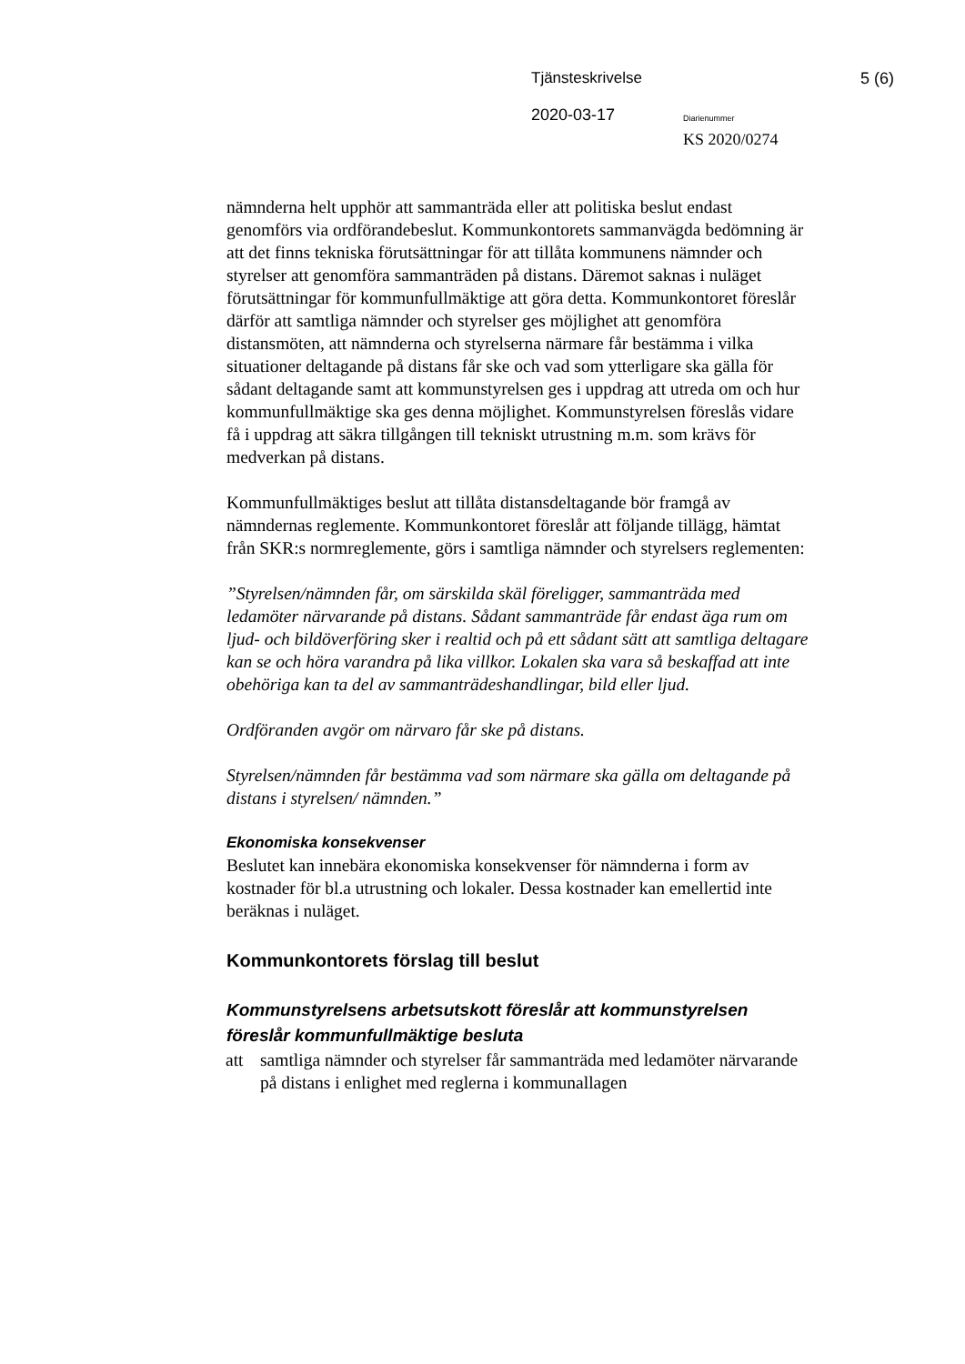Tjänsteskrivelse 5 (6)
2020-03-17 Diarienummer
KS 2020/0274
nämnderna helt upphör att sammanträda eller att politiska beslut endast genomförs via ordförandebeslut. Kommunkontorets sammanvägda bedömning är att det finns tekniska förutsättningar för att tillåta kommunens nämnder och styrelser att genomföra sammanträden på distans. Däremot saknas i nuläget förutsättningar för kommunfullmäktige att göra detta. Kommunkontoret föreslår därför att samtliga nämnder och styrelser ges möjlighet att genomföra distansmöten, att nämnderna och styrelserna närmare får bestämma i vilka situationer deltagande på distans får ske och vad som ytterligare ska gälla för sådant deltagande samt att kommunstyrelsen ges i uppdrag att utreda om och hur kommunfullmäktige ska ges denna möjlighet. Kommunstyrelsen föreslås vidare få i uppdrag att säkra tillgången till tekniskt utrustning m.m. som krävs för medverkan på distans.
Kommunfullmäktiges beslut att tillåta distansdeltagande bör framgå av nämndernas reglemente. Kommunkontoret föreslår att följande tillägg, hämtat från SKR:s normreglemente, görs i samtliga nämnder och styrelsers reglementen:
”Styrelsen/nämnden får, om särskilda skäl föreligger, sammanträda med ledamöter närvarande på distans. Sådant sammanträde får endast äga rum om ljud- och bildöverföring sker i realtid och på ett sådant sätt att samtliga deltagare kan se och höra varandra på lika villkor. Lokalen ska vara så beskaffad att inte obehöriga kan ta del av sammanträdeshandlingar, bild eller ljud.
Ordföranden avgör om närvaro får ske på distans.
Styrelsen/nämnden får bestämma vad som närmare ska gälla om deltagande på distans i styrelsen/ nämnden.”
Ekonomiska konsekvenser
Beslutet kan innebära ekonomiska konsekvenser för nämnderna i form av kostnader för bl.a utrustning och lokaler. Dessa kostnader kan emellertid inte beräknas i nuläget.
Kommunkontorets förslag till beslut
Kommunstyrelsens arbetsutskott föreslår att kommunstyrelsen föreslår kommunfullmäktige besluta
att samtliga nämnder och styrelser får sammanträda med ledamöter närvarande på distans i enlighet med reglerna i kommunallagen